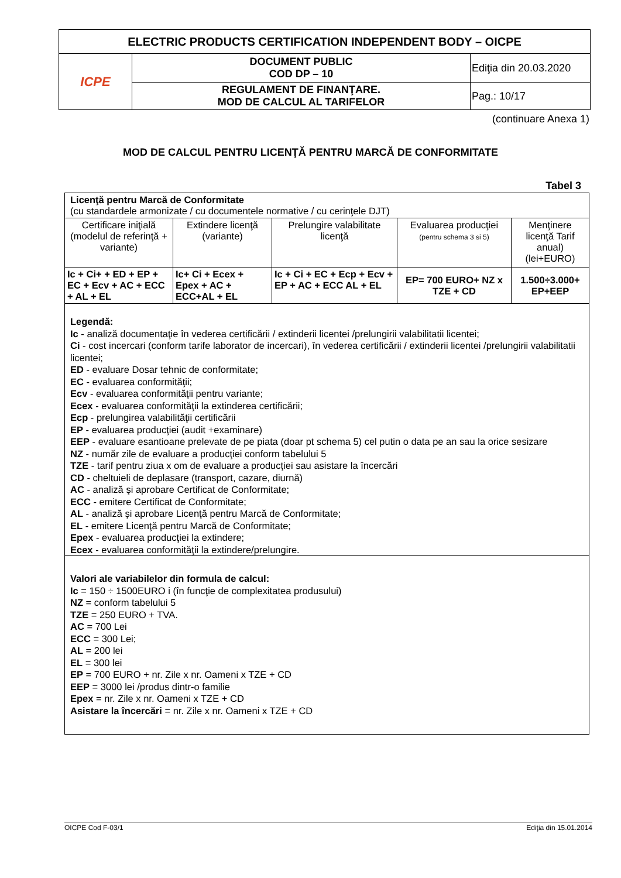| ELECTRIC PRODUCTS CERTIFICATION INDEPENDENT BODY – OICPE | | |
| ICPE | DOCUMENT PUBLIC COD DP – 10 | Ediţia din 20.03.2020 |
| | REGULAMENT DE FINANŢARE. MOD DE CALCUL AL TARIFELOR | Pag.: 10/17 |
(continuare Anexa 1)
MOD DE CALCUL PENTRU LICENŢĂ PENTRU MARCĂ DE CONFORMITATE
Tabel 3
| Licenţă pentru Marcă de Conformitate (cu standardele armonizate / cu documentele normative / cu cerinţele DJT) | | | | |
| Certificare iniţială (modelul de referinţă + variante) | Extindere licenţă (variante) | Prelungire valabilitate licenţă | Evaluarea producţiei (pentru schema 3 si 5) | Menţinere licenţă Tarif anual) (lei+EURO) |
| Ic + Ci+ + ED + EP + EC + Ecv + AC + ECC + AL + EL | Ic+ Ci + Ecex + Epex + AC + ECC+AL + EL | Ic + Ci + EC + Ecp + Ecv + EP + AC + ECC AL + EL | EP= 700 EURO+ NZ x TZE + CD | 1.500÷3.000+ EP+EEP |
| Legendă: Ic - analiză documentaţie în vederea certificării / extinderii licentei /prelungirii valabilitatii licentei; Ci - cost incercari (conform tarife laborator de incercari), în vederea certificării / extinderii licentei /prelungirii valabilitatii licentei; ED - evaluare Dosar tehnic de conformitate; EC - evaluarea conformităţii; Ecv - evaluarea conformităţii pentru variante; Ecex - evaluarea conformităţii la extinderea certificării; Ecp - prelungirea valabilităţii certificării EP - evaluarea producţiei (audit +examinare) EEP - evaluare esantioane prelevate de pe piata (doar pt schema 5) cel putin o data pe an sau la orice sesizare NZ - număr zile de evaluare a producţiei conform tabelului 5 TZE - tarif pentru ziua x om de evaluare a producţiei sau asistare la încercări CD - cheltuieli de deplasare (transport, cazare, diurnă) AC - analiză şi aprobare Certificat de Conformitate; ECC - emitere Certificat de Conformitate; AL - analiză şi aprobare Licenţă pentru Marcă de Conformitate; EL - emitere Licenţă pentru Marcă de Conformitate; Epex - evaluarea producţiei la extindere; Ecex - evaluarea conformităţii la extindere/prelungire. | | | | |
| Valori ale variabilelor din formula de calcul: Ic = 150 ÷ 1500EURO i (în funcţie de complexitatea produsului) NZ = conform tabelului 5 TZE = 250 EURO + TVA. AC = 700 Lei ECC = 300 Lei; AL = 200 lei EL = 300 lei EP = 700 EURO + nr. Zile x nr. Oameni x TZE + CD EEP = 3000 lei /produs dintr-o familie Epex = nr. Zile x nr. Oameni x TZE + CD Asistare la încercări = nr. Zile x nr. Oameni x TZE + CD | | | | |
OICPE Cod F-03/1 Ediţia din 15.01.2014